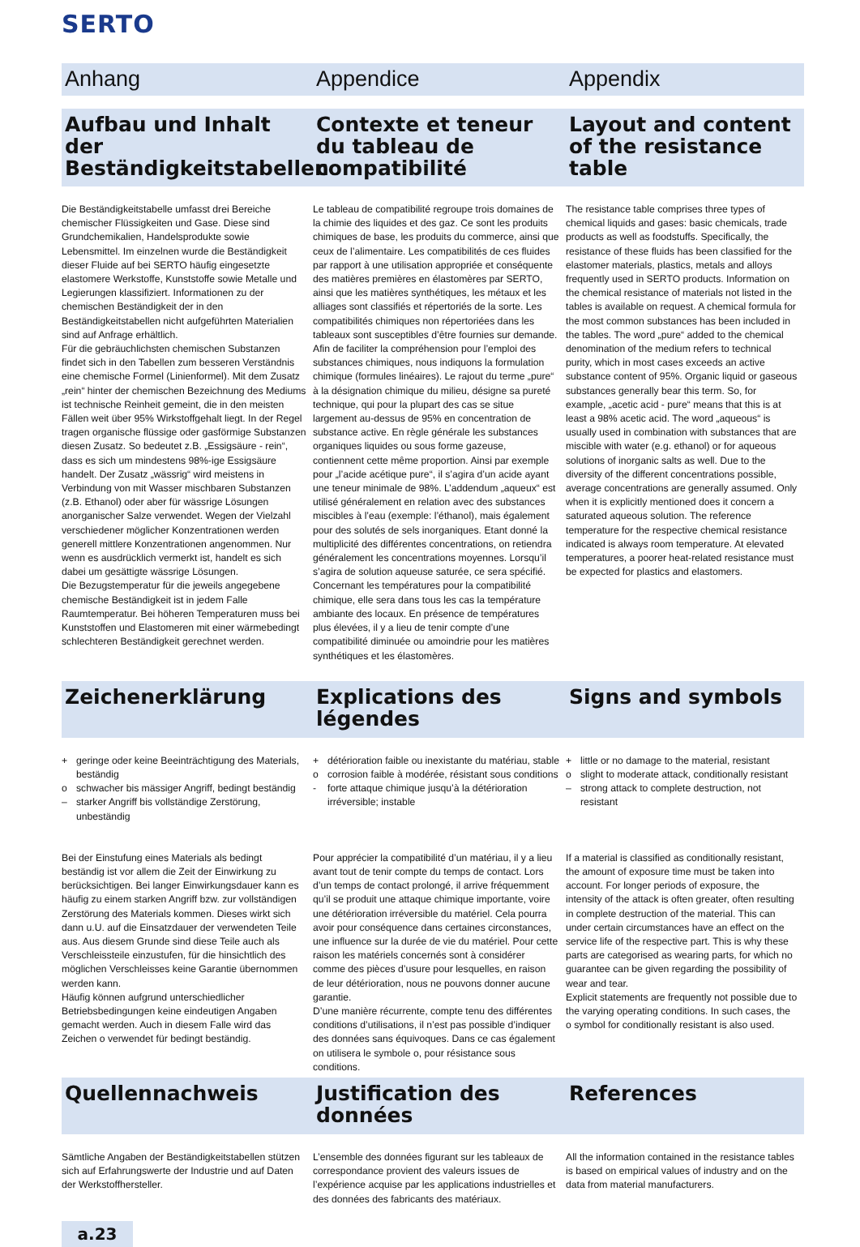SERTO
Anhang
Appendice
Appendix
Aufbau und Inhalt der Beständigkeitstabellen
Contexte et teneur du tableau de compatibilité
Layout and content of the resistance table
Die Beständigkeitstabelle umfasst drei Bereiche chemischer Flüssigkeiten und Gase. Diese sind Grundchemikalien, Handelsprodukte sowie Lebensmittel. Im einzelnen wurde die Beständigkeit dieser Fluide auf bei SERTO häufig eingesetzte elastomere Werkstoffe, Kunststoffe sowie Metalle und Legierungen klassifiziert. Informationen zu der chemischen Beständigkeit der in den Beständigkeitstabellen nicht aufgeführten Materialien sind auf Anfrage erhältlich.
Für die gebräuchlichsten chemischen Substanzen findet sich in den Tabellen zum besseren Verständnis eine chemische Formel (Linienformel). Mit dem Zusatz „rein“ hinter der chemischen Bezeichnung des Mediums ist technische Reinheit gemeint, die in den meisten Fällen weit über 95% Wirkstoffgehalt liegt. In der Regel tragen organische flüssige oder gasförmige Substanzen diesen Zusatz. So bedeutet z.B. „Essigsäure - rein“, dass es sich um mindestens 98%-ige Essigsäure handelt. Der Zusatz „wässrig“ wird meistens in Verbindung von mit Wasser mischbaren Substanzen (z.B. Ethanol) oder aber für wässrige Lösungen anorganischer Salze verwendet. Wegen der Vielzahl verschiedener möglicher Konzentrationen werden generell mittlere Konzentrationen angenommen. Nur wenn es ausdrücklich vermerkt ist, handelt es sich dabei um gesättigte wässrige Lösungen.
Die Bezugstemperatur für die jeweils angegebene chemische Beständigkeit ist in jedem Falle Raumtemperatur. Bei höheren Temperaturen muss bei Kunststoffen und Elastomeren mit einer wärmebedingt schlechteren Beständigkeit gerechnet werden.
Le tableau de compatibilité regroupe trois domaines de la chimie des liquides et des gaz. Ce sont les produits chimiques de base, les produits du commerce, ainsi que ceux de l’alimentaire. Les compatibilités de ces fluides par rapport à une utilisation appropriée et conséquente des matières premières en élastomères par SERTO, ainsi que les matières synthétiques, les métaux et les alliages sont classifiés et répertoriés de la sorte. Les compatibilités chimiques non répertoriées dans les tableaux sont susceptibles d’être fournies sur demande. Afin de faciliter la compréhension pour l’emploi des substances chimiques, nous indiquons la formulation chimique (formules linéaires). Le rajout du terme „pure“ à la désignation chimique du milieu, désigne sa pureté technique, qui pour la plupart des cas se situe largement au-dessus de 95% en concentration de substance active. En règle générale les substances organiques liquides ou sous forme gazeuse, contiennent cette même proportion. Ainsi par exemple pour „l’acide acétique pure“, il s’agira d’un acide ayant une teneur minimale de 98%. L’addendum „aqueux“ est utilisé généralement en relation avec des substances miscibles à l’eau (exemple: l’éthanol), mais également pour des solutés de sels inorganiques. Etant donné la multiplicité des différentes concentrations, on retiendra généralement les concentrations moyennes. Lorsqu’il s’agira de solution aqueuse saturée, ce sera spécifié. Concernant les températures pour la compatibilité chimique, elle sera dans tous les cas la température ambiante des locaux. En présence de températures plus élevées, il y a lieu de tenir compte d’une compatibilité diminuée ou amoindrie pour les matières synthétiques et les élastomères.
The resistance table comprises three types of chemical liquids and gases: basic chemicals, trade products as well as foodstuffs. Specifically, the resistance of these fluids has been classified for the elastomer materials, plastics, metals and alloys frequently used in SERTO products. Information on the chemical resistance of materials not listed in the tables is available on request. A chemical formula for the most common substances has been included in the tables. The word „pure“ added to the chemical denomination of the medium refers to technical purity, which in most cases exceeds an active substance content of 95%. Organic liquid or gaseous substances generally bear this term. So, for example, „acetic acid - pure“ means that this is at least a 98% acetic acid. The word „aqueous“ is usually used in combination with substances that are miscible with water (e.g. ethanol) or for aqueous solutions of inorganic salts as well. Due to the diversity of the different concentrations possible, average concentrations are generally assumed. Only when it is explicitly mentioned does it concern a saturated aqueous solution. The reference temperature for the respective chemical resistance indicated is always room temperature. At elevated temperatures, a poorer heat-related resistance must be expected for plastics and elastomers.
Zeichenerklärung
Explications des légendes
Signs and symbols
+ geringe oder keine Beeinträchtigung des Materials, beständig
o schwacher bis mässiger Angriff, bedingt beständig
– starker Angriff bis vollständige Zerstörung, unbeständig
+ détérioration faible ou inexistante du matériau, stable
o corrosion faible à modérée, résistant sous conditions
- forte attaque chimique jusqu’à la détérioration irréversible; instable
+ little or no damage to the material, resistant
o slight to moderate attack, conditionally resistant
– strong attack to complete destruction, not resistant
Bei der Einstufung eines Materials als bedingt beständig ist vor allem die Zeit der Einwirkung zu berücksichtigen. Bei langer Einwirkungsdauer kann es häufig zu einem starken Angriff bzw. zur vollständigen Zerstörung des Materials kommen. Dieses wirkt sich dann u.U. auf die Einsatzdauer der verwendeten Teile aus. Aus diesem Grunde sind diese Teile auch als Verschleissteile einzustufen, für die hinsichtlich des möglichen Verschleisses keine Garantie übernommen werden kann.
Häufig können aufgrund unterschiedlicher Betriebsbedingungen keine eindeutigen Angaben gemacht werden. Auch in diesem Falle wird das Zeichen o verwendet für bedingt beständig.
Pour apprécier la compatibilité d’un matériau, il y a lieu avant tout de tenir compte du temps de contact. Lors d’un temps de contact prolongé, il arrive fréquemment qu’il se produit une attaque chimique importante, voire une détérioration irréversible du matériel. Cela pourra avoir pour conséquence dans certaines circonstances, une influence sur la durée de vie du matériel. Pour cette raison les matériels concernés sont à considérer comme des pièces d’usure pour lesquelles, en raison de leur détérioration, nous ne pouvons donner aucune garantie.
D’une manière récurrente, compte tenu des différentes conditions d’utilisations, il n’est pas possible d’indiquer des données sans équivoques. Dans ce cas également on utilisera le symbole o, pour résistance sous conditions.
If a material is classified as conditionally resistant, the amount of exposure time must be taken into account. For longer periods of exposure, the intensity of the attack is often greater, often resulting in complete destruction of the material. This can under certain circumstances have an effect on the service life of the respective part. This is why these parts are categorised as wearing parts, for which no guarantee can be given regarding the possibility of wear and tear.
Explicit statements are frequently not possible due to the varying operating conditions. In such cases, the o symbol for conditionally resistant is also used.
Quellennachweis
Justification des données
References
Sämtliche Angaben der Beständigkeitstabellen stützen sich auf Erfahrungswerte der Industrie und auf Daten der Werkstoffhersteller.
L’ensemble des données figurant sur les tableaux de correspondance provient des valeurs issues de l’expérience acquise par les applications industrielles et des données des fabricants des matériaux.
All the information contained in the resistance tables is based on empirical values of industry and on the data from material manufacturers.
a.23